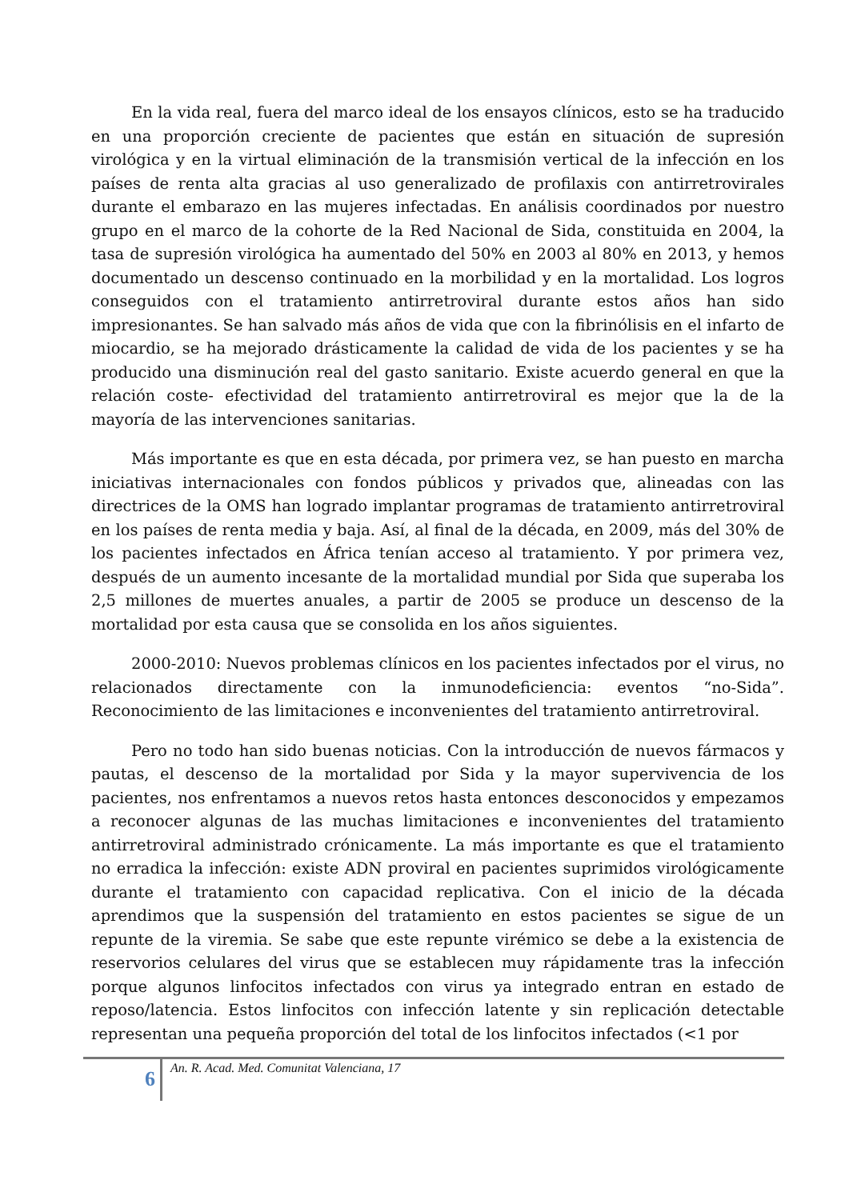En la vida real, fuera del marco ideal de los ensayos clínicos, esto se ha traducido en una proporción creciente de pacientes que están en situación de supresión virológica y en la virtual eliminación de la transmisión vertical de la infección en los países de renta alta gracias al uso generalizado de profilaxis con antirretrovirales durante el embarazo en las mujeres infectadas. En análisis coordinados por nuestro grupo en el marco de la cohorte de la Red Nacional de Sida, constituida en 2004, la tasa de supresión virológica ha aumentado del 50% en 2003 al 80% en 2013, y hemos documentado un descenso continuado en la morbilidad y en la mortalidad. Los logros conseguidos con el tratamiento antirretroviral durante estos años han sido impresionantes. Se han salvado más años de vida que con la fibrinólisis en el infarto de miocardio, se ha mejorado drásticamente la calidad de vida de los pacientes y se ha producido una disminución real del gasto sanitario. Existe acuerdo general en que la relación coste- efectividad del tratamiento antirretroviral es mejor que la de la mayoría de las intervenciones sanitarias.
Más importante es que en esta década, por primera vez, se han puesto en marcha iniciativas internacionales con fondos públicos y privados que, alineadas con las directrices de la OMS han logrado implantar programas de tratamiento antirretroviral en los países de renta media y baja. Así, al final de la década, en 2009, más del 30% de los pacientes infectados en África tenían acceso al tratamiento. Y por primera vez, después de un aumento incesante de la mortalidad mundial por Sida que superaba los 2,5 millones de muertes anuales, a partir de 2005 se produce un descenso de la mortalidad por esta causa que se consolida en los años siguientes.
2000-2010: Nuevos problemas clínicos en los pacientes infectados por el virus, no relacionados directamente con la inmunodeficiencia: eventos “no-Sida”. Reconocimiento de las limitaciones e inconvenientes del tratamiento antirretroviral.
Pero no todo han sido buenas noticias. Con la introducción de nuevos fármacos y pautas, el descenso de la mortalidad por Sida y la mayor supervivencia de los pacientes, nos enfrentamos a nuevos retos hasta entonces desconocidos y empezamos a reconocer algunas de las muchas limitaciones e inconvenientes del tratamiento antirretroviral administrado crónicamente. La más importante es que el tratamiento no erradica la infección: existe ADN proviral en pacientes suprimidos virológicamente durante el tratamiento con capacidad replicativa. Con el inicio de la década aprendimos que la suspensión del tratamiento en estos pacientes se sigue de un repunte de la viremia. Se sabe que este repunte virémico se debe a la existencia de reservorios celulares del virus que se establecen muy rápidamente tras la infección porque algunos linfocitos infectados con virus ya integrado entran en estado de reposo/latencia. Estos linfocitos con infección latente y sin replicación detectable representan una pequeña proporción del total de los linfocitos infectados (<1 por
6
An. R. Acad. Med. Comunitat Valenciana, 17